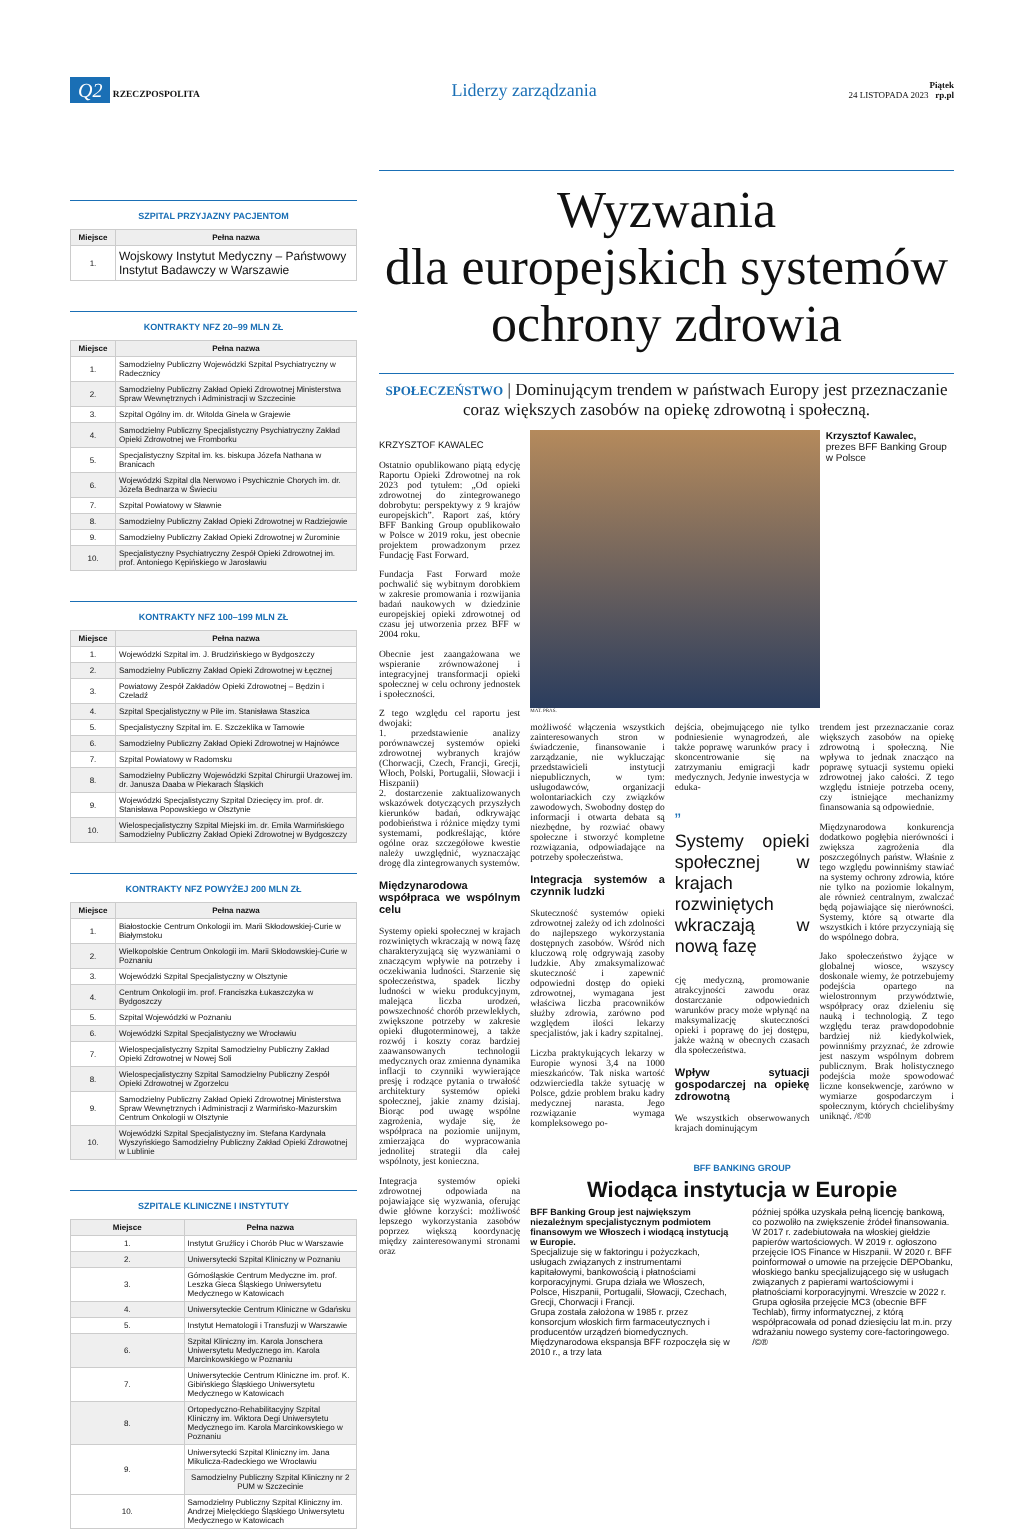Q2 RZECZPOSPOLITA
Liderzy zarządzania
Piątek
24 LISTOPADA 2023 rp.pl
SZPITAL PRZYJAZNY PACJENTOM
| Miejsce | Pełna nazwa |
| --- | --- |
| 1. | Wojskowy Instytut Medyczny – Państwowy Instytut Badawczy w Warszawie |
KONTRAKTY NFZ 20–99 MLN ZŁ
| Miejsce | Pełna nazwa |
| --- | --- |
| 1. | Samodzielny Publiczny Wojewódzki Szpital Psychiatryczny w Radecznicy |
| 2. | Samodzielny Publiczny Zakład Opieki Zdrowotnej Ministerstwa Spraw Wewnętrznych i Administracji w Szczecinie |
| 3. | Szpital Ogólny im. dr. Witolda Ginela w Grajewie |
| 4. | Samodzielny Publiczny Specjalistyczny Psychiatryczny Zakład Opieki Zdrowotnej we Fromborku |
| 5. | Specjalistyczny Szpital im. ks. biskupa Józefa Nathana w Branicach |
| 6. | Wojewódzki Szpital dla Nerwowo i Psychicznie Chorych im. dr. Józefa Bednarza w Świeciu |
| 7. | Szpital Powiatowy w Sławnie |
| 8. | Samodzielny Publiczny Zakład Opieki Zdrowotnej w Radziejowie |
| 9. | Samodzielny Publiczny Zakład Opieki Zdrowotnej w Żurominie |
| 10. | Specjalistyczny Psychiatryczny Zespół Opieki Zdrowotnej im. prof. Antoniego Kępińskiego w Jarosławiu |
KONTRAKTY NFZ 100–199 MLN ZŁ
| Miejsce | Pełna nazwa |
| --- | --- |
| 1. | Wojewódzki Szpital im. J. Brudzińskiego w Bydgoszczy |
| 2. | Samodzielny Publiczny Zakład Opieki Zdrowotnej w Łęcznej |
| 3. | Powiatowy Zespół Zakładów Opieki Zdrowotnej – Będzin i Czeladź |
| 4. | Szpital Specjalistyczny w Pile im. Stanisława Staszica |
| 5. | Specjalistyczny Szpital im. E. Szczeklika w Tarnowie |
| 6. | Samodzielny Publiczny Zakład Opieki Zdrowotnej w Hajnówce |
| 7. | Szpital Powiatowy w Radomsku |
| 8. | Samodzielny Publiczny Wojewódzki Szpital Chirurgii Urazowej im. dr. Janusza Daaba w Piekarach Śląskich |
| 9. | Wojewódzki Specjalistyczny Szpital Dziecięcy im. prof. dr. Stanisława Popowskiego w Olsztynie |
| 10. | Wielospecjalistyczny Szpital Miejski im. dr. Emila Warmińskiego Samodzielny Publiczny Zakład Opieki Zdrowotnej w Bydgoszczy |
KONTRAKTY NFZ POWYŻEJ 200 MLN ZŁ
| Miejsce | Pełna nazwa |
| --- | --- |
| 1. | Białostockie Centrum Onkologii im. Marii Skłodowskiej-Curie w Białymstoku |
| 2. | Wielkopolskie Centrum Onkologii im. Marii Skłodowskiej-Curie w Poznaniu |
| 3. | Wojewódzki Szpital Specjalistyczny w Olsztynie |
| 4. | Centrum Onkologii im. prof. Franciszka Łukaszczyka w Bydgoszczy |
| 5. | Szpital Wojewódzki w Poznaniu |
| 6. | Wojewódzki Szpital Specjalistyczny we Wrocławiu |
| 7. | Wielospecjalistyczny Szpital Samodzielny Publiczny Zakład Opieki Zdrowotnej w Nowej Soli |
| 8. | Wielospecjalistyczny Szpital Samodzielny Publiczny Zespół Opieki Zdrowotnej w Zgorzelcu |
| 9. | Samodzielny Publiczny Zakład Opieki Zdrowotnej Ministerstwa Spraw Wewnętrznych i Administracji z Warmińsko-Mazurskim Centrum Onkologii w Olsztynie |
| 10. | Wojewódzki Szpital Specjalistyczny im. Stefana Kardynała Wyszyńskiego Samodzielny Publiczny Zakład Opieki Zdrowotnej w Lublinie |
SZPITALE KLINICZNE I INSTYTUTY
| Miejsce | Pełna nazwa |
| --- | --- |
| 1. | Instytut Gruźlicy i Chorób Płuc w Warszawie |
| 2. | Uniwersytecki Szpital Kliniczny w Poznaniu |
| 3. | Górnośląskie Centrum Medyczne im. prof. Leszka Gieca Śląskiego Uniwersytetu Medycznego w Katowicach |
| 4. | Uniwersyteckie Centrum Kliniczne w Gdańsku |
| 5. | Instytut Hematologii i Transfuzji w Warszawie |
| 6. | Szpital Kliniczny im. Karola Jonschera Uniwersytetu Medycznego im. Karola Marcinkowskiego w Poznaniu |
| 7. | Uniwersyteckie Centrum Kliniczne im. prof. K. Gibińskiego Śląskiego Uniwersytetu Medycznego w Katowicach |
| 8. | Ortopedyczno-Rehabilitacyjny Szpital Kliniczny im. Wiktora Degi Uniwersytetu Medycznego im. Karola Marcinkowskiego w Poznaniu |
| 9. | Uniwersytecki Szpital Kliniczny im. Jana Mikulicza-Radeckiego we Wrocławiu |
| | Samodzielny Publiczny Szpital Kliniczny nr 2 PUM w Szczecinie |
| 10. | Samodzielny Publiczny Szpital Kliniczny im. Andrzej Mielęckiego Śląskiego Uniwersytetu Medycznego w Katowicach |
Wyzwania
dla europejskich systemów
ochrony zdrowia
SPOŁECZEŃSTWO | Dominującym trendem w państwach Europy jest przeznaczanie coraz większych zasobów na opiekę zdrowotną i społeczną.
KRZYSZTOF KAWALEC
Ostatnio opublikowano piątą edycję Raportu Opieki Zdrowotnej na rok 2023 pod tytułem: „Od opieki zdrowotnej do zintegrowanego dobrobytu: perspektywy z 9 krajów europejskich”. Raport zaś, który BFF Banking Group opublikowało w Polsce w 2019 roku, jest obecnie projektem prowadzonym przez Fundację Fast Forward.
Fundacja Fast Forward może pochwalić się wybitnym dorobkiem w zakresie promowania i rozwijania badań naukowych w dziedzinie europejskiej opieki zdrowotnej od czasu jej utworzenia przez BFF w 2004 roku.
Obecnie jest zaangażowana we wspieranie zrównoważonej i integracyjnej transformacji opieki społecznej w celu ochrony jednostek i społeczności.
Z tego względu cel raportu jest dwojaki:
1. przedstawienie analizy porównawczej systemów opieki zdrowotnej wybranych krajów (Chorwacji, Czech, Francji, Grecji, Włoch, Polski, Portugalii, Słowacji i Hiszpanii)
2. dostarczenie zaktualizowanych wskazówek dotyczących przyszłych kierunków badań, odkrywając podobieństwa i różnice między tymi systemami, podkreślając, które ogólne oraz szczegółowe kwestie należy uwzględnić, wyznaczając drogę dla zintegrowanych systemów.
Międzynarodowa współpraca we wspólnym celu
Systemy opieki społecznej w krajach rozwiniętych wkraczają w nową fazę charakteryzującą się wyzwaniami o znaczącym wpływie na potrzeby i oczekiwania ludności. Starzenie się społeczeństwa, spadek liczby ludności w wieku produkcyjnym, malejąca liczba urodzeń, powszechność chorób przewlekłych, zwiększone potrzeby w zakresie opieki długoterminowej, a także rozwój i koszty coraz bardziej zaawansowanych technologii medycznych oraz zmienna dynamika inflacji to czynniki wywierające presję i rodzące pytania o trwałość architektury systemów opieki społecznej, jakie znamy dzisiaj. Biorąc pod uwagę wspólne zagrożenia, wydaje się, że współpraca na poziomie unijnym, zmierzająca do wypracowania jednolitej strategii dla całej wspólnoty, jest konieczna.
Integracja systemów opieki zdrowotnej odpowiada na pojawiające się wyzwania, oferując dwie główne korzyści: możliwość lepszego wykorzystania zasobów poprzez większą koordynację między zainteresowanymi stronami oraz
Krzysztof Kawalec,
prezes BFF Banking Group w Polsce
MAT. PRAS.
możliwość włączenia wszystkich zainteresowanych stron w świadczenie, finansowanie i zarządzanie, nie wykluczając przedstawicieli instytucji niepublicznych, w tym: usługodawców, organizacji wolontariackich czy związków zawodowych. Swobodny dostęp do informacji i otwarta debata są niezbędne, by rozwiać obawy społeczne i stworzyć kompletne rozwiązania, odpowiadające na potrzeby społeczeństwa.
Integracja systemów a czynnik ludzki
Skuteczność systemów opieki zdrowotnej zależy od ich zdolności do najlepszego wykorzystania dostępnych zasobów. Wśród nich kluczową rolę odgrywają zasoby ludzkie. Aby zmaksymalizować skuteczność i zapewnić odpowiedni dostęp do opieki zdrowotnej, wymagana jest właściwa liczba pracowników służby zdrowia, zarówno pod względem ilości lekarzy specjalistów, jak i kadry szpitalnej.
Liczba praktykujących lekarzy w Europie wynosi 3,4 na 1000 mieszkańców. Tak niska wartość odzwierciedla także sytuację w Polsce, gdzie problem braku kadry medycznej narasta. Jego rozwiązanie wymaga kompleksowego po-
dejścia, obejmującego nie tylko podniesienie wynagrodzeń, ale także poprawę warunków pracy i skoncentrowanie się na zatrzymaniu emigracji kadr medycznych. Jedynie inwestycja w eduka-
”
Systemy opieki społecznej w krajach rozwiniętych wkraczają w nową fazę
cję medyczną, promowanie atrakcyjności zawodu oraz dostarczanie odpowiednich warunków pracy może wpłynąć na maksymalizację skuteczności opieki i poprawę do jej dostępu, jakże ważną w obecnych czasach dla społeczeństwa.
Wpływ sytuacji gospodarczej na opiekę zdrowotną
We wszystkich obserwowanych krajach dominującym
trendem jest przeznaczanie coraz większych zasobów na opiekę zdrowotną i społeczną. Nie wpływa to jednak znacząco na poprawę sytuacji systemu opieki zdrowotnej jako całości. Z tego względu istnieje potrzeba oceny, czy istniejące mechanizmy finansowania są odpowiednie.
Międzynarodowa konkurencja dodatkowo pogłębia nierówności i zwiększa zagrożenia dla poszczególnych państw. Właśnie z tego względu powinniśmy stawiać na systemy ochrony zdrowia, które nie tylko na poziomie lokalnym, ale również centralnym, zwalczać będą pojawiające się nierówności. Systemy, które są otwarte dla wszystkich i które przyczyniają się do wspólnego dobra.
Jako społeczeństwo żyjące w globalnej wiosce, wszyscy doskonale wiemy, że potrzebujemy podejścia opartego na wielostronnym przywództwie, współpracy oraz dzieleniu się nauką i technologią. Z tego względu teraz prawdopodobnie bardziej niż kiedykolwiek, powinniśmy przyznać, że zdrowie jest naszym wspólnym dobrem publicznym. Brak holistycznego podejścia może spowodować liczne konsekwencje, zarówno w wymiarze gospodarczym i społecznym, których chcielibyśmy uniknąć. /©®
BFF BANKING GROUP
Wiodąca instytucja w Europie
BFF Banking Group jest największym niezależnym specjalistycznym podmiotem finansowym we Włoszech i wiodącą instytucją w Europie.
Specjalizuje się w faktoringu i pożyczkach, usługach związanych z instrumentami kapitałowymi, bankowością i płatnościami korporacyjnymi. Grupa działa we Włoszech, Polsce, Hiszpanii, Portugalii, Słowacji, Czechach, Grecji, Chorwacji i Francji.
Grupa została założona w 1985 r. przez konsorcjum włoskich firm farmaceutycznych i producentów urządzeń biomedycznych. Międzynarodowa ekspansja BFF rozpoczęła się w 2010 r., a trzy lata
później spółka uzyskała pełną licencję bankową, co pozwoliło na zwiększenie źródeł finansowania.
W 2017 r. zadebiutowała na włoskiej giełdzie papierów wartościowych. W 2019 r. ogłoszono przejęcie IOS Finance w Hiszpanii. W 2020 r. BFF poinformował o umowie na przejęcie DEPObanku, włoskiego banku specjalizującego się w usługach związanych z papierami wartościowymi i płatnościami korporacyjnymi. Wreszcie w 2022 r. Grupa ogłosiła przejęcie MC3 (obecnie BFF Techlab), firmy informatycznej, z którą współpracowała od ponad dziesięciu lat m.in. przy wdrażaniu nowego systemy core-factoringowego. /©®